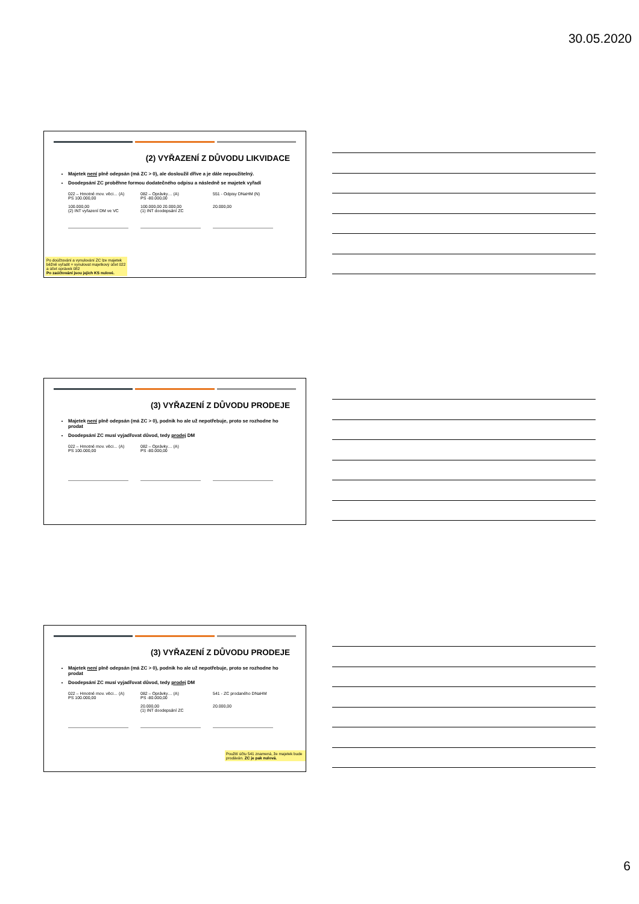30.05.2020
(2) VYŘAZENÍ Z DŮVODU LIKVIDACE
Majetek není plně odepsán (má ZC > 0), ale dosloužil dříve a je dále nepoužitelný.
Doodepsání ZC proběhne formou dodatečného odpisu a následně se majetek vyřadí
022 – Hmotné mov. věci… (A)
PS 100.000,00
100.000,00
(2) INT vyřazení DM ve VC
082 – Oprávky… (A)
PS -80.000,00
100.000,00 20.000,00
(1) INT doodepsání ZC
551 - Odpisy DNaHM (N)
20.000,00
Po doúčtování a vynulování ZC lze majetek běžně vyřadit = vynulovat majetkový účet 022 a účet oprávek 082
Po zaúčtování jsou jejich KS nulové.
(3) VYŘAZENÍ Z DŮVODU PRODEJE
Majetek není plně odepsán (má ZC > 0), podnik ho ale už nepotřebuje, proto se rozhodne ho prodat
Doodepsání ZC musí vyjadřovat důvod, tedy prodej DM
022 – Hmotné mov. věci… (A)
PS 100.000,00
082 – Oprávky… (A)
PS -80.000,00
(3) VYŘAZENÍ Z DŮVODU PRODEJE
Majetek není plně odepsán (má ZC > 0), podnik ho ale už nepotřebuje, proto se rozhodne ho prodat
Doodepsání ZC musí vyjadřovat důvod, tedy prodej DM
022 – Hmotné mov. věci… (A)
PS 100.000,00
082 – Oprávky… (A)
PS -80.000,00
20.000,00
(1) INT doodepsání ZC
541 - ZC prodaného DNaHM
20.000,00
Použití účtu 541 znamená, že majetek bude prodáván. ZC je pak nulová.
6